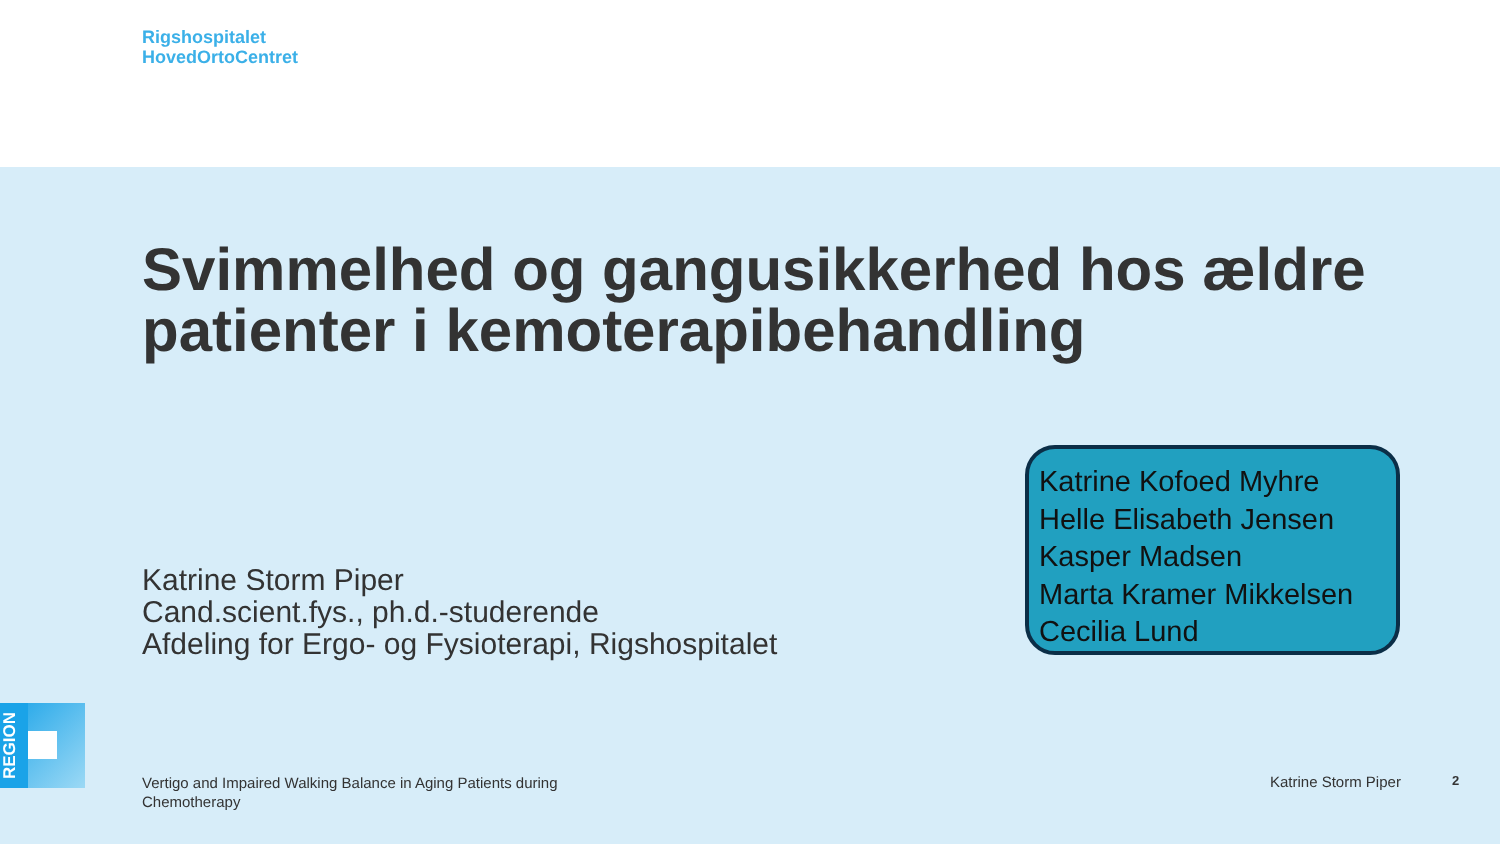Rigshospitalet
HovedOrtoCentret
Svimmelhed og gangusikkerhed hos ældre patienter i kemoterapibehandling
Katrine Kofoed Myhre
Helle Elisabeth Jensen
Kasper Madsen
Marta Kramer Mikkelsen
Cecilia Lund
Katrine Storm Piper
Cand.scient.fys., ph.d.-studerende
Afdeling for Ergo- og Fysioterapi, Rigshospitalet
REGION
Vertigo and Impaired Walking Balance in Aging Patients during Chemotherapy
Katrine Storm Piper 2